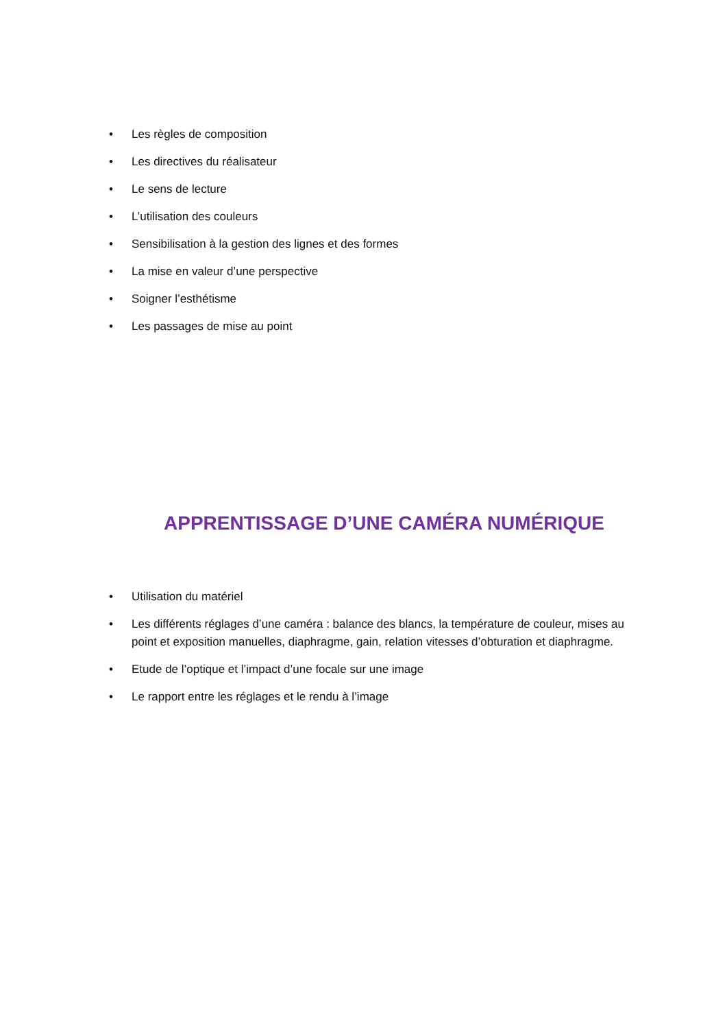• Les règles de composition
• Les directives du réalisateur
• Le sens de lecture
• L’utilisation des couleurs
• Sensibilisation à la gestion des lignes et des formes
• La mise en valeur d’une perspective
• Soigner l’esthétisme
• Les passages de mise au point
APPRENTISSAGE D’UNE CAMÉRA NUMÉRIQUE
• Utilisation du matériel
• Les différents réglages d’une caméra : balance des blancs, la température de couleur, mises au point et exposition manuelles, diaphragme, gain, relation vitesses d’obturation et diaphragme.
• Etude de l’optique et l’impact d’une focale sur une image
• Le rapport entre les réglages et le rendu à l’image